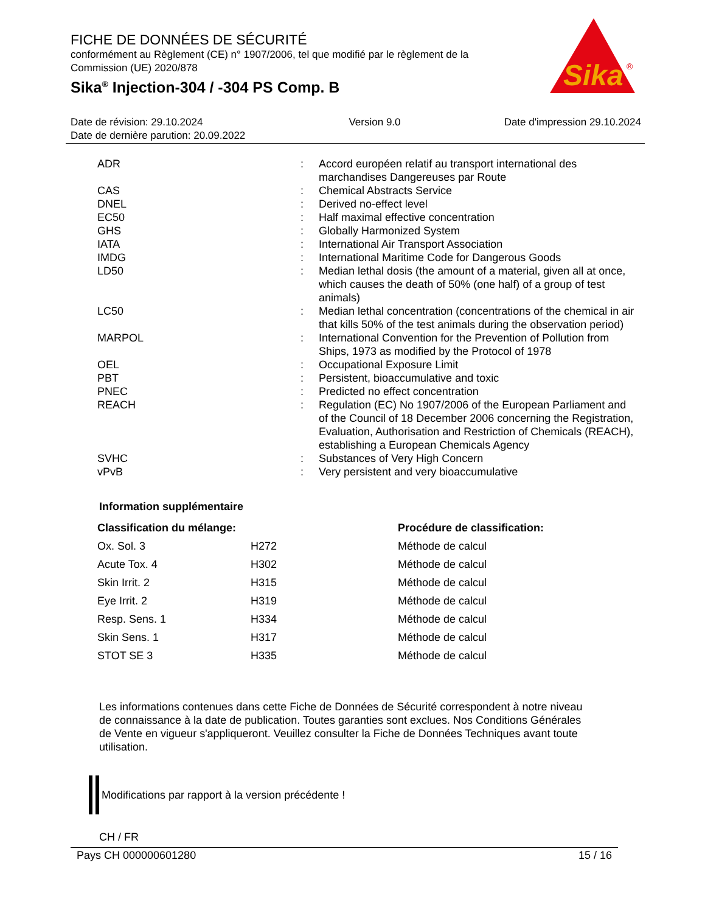Sika
®
FICHE DE DONNÉES DE SÉCURITÉ
conformément au Règlement (CE) n° 1907/2006, tel que modifié par le règlement de la Commission (UE) 2020/878
Sika<sup>®</sup> Injection-304 / -304 PS Comp. B
Date de révision: 29.10.2024
Date de dernière parution: 20.09.2022
Version 9.0 Date d'impression 29.10.2024
| ADR | : | Accord européen relatif au transport international des marchandises Dangereuses par Route |
| CAS | : | Chemical Abstracts Service |
| DNEL | : | Derived no-effect level |
| EC50 | : | Half maximal effective concentration |
| GHS | : | Globally Harmonized System |
| IATA | : | International Air Transport Association |
| IMDG | : | International Maritime Code for Dangerous Goods |
| LD50 | : | Median lethal dosis (the amount of a material, given all at once, which causes the death of 50% (one half) of a group of test animals) |
| LC50 | : | Median lethal concentration (concentrations of the chemical in air that kills 50% of the test animals during the observation period) |
| MARPOL | : | International Convention for the Prevention of Pollution from Ships, 1973 as modified by the Protocol of 1978 |
| OEL | : | Occupational Exposure Limit |
| PBT | : | Persistent, bioaccumulative and toxic |
| PNEC | : | Predicted no effect concentration |
| REACH | : | Regulation (EC) No 1907/2006 of the European Parliament and of the Council of 18 December 2006 concerning the Registration, Evaluation, Authorisation and Restriction of Chemicals (REACH), establishing a European Chemicals Agency |
| SVHC | : | Substances of Very High Concern |
| vPvB | : | Very persistent and very bioaccumulative |
Information supplémentaire
| Classification du mélange: | | Procédure de classification: |
| --- | --- | --- |
| Ox. Sol. 3 | H272 | Méthode de calcul |
| Acute Tox. 4 | H302 | Méthode de calcul |
| Skin Irrit. 2 | H315 | Méthode de calcul |
| Eye Irrit. 2 | H319 | Méthode de calcul |
| Resp. Sens. 1 | H334 | Méthode de calcul |
| Skin Sens. 1 | H317 | Méthode de calcul |
| STOT SE 3 | H335 | Méthode de calcul |
Les informations contenues dans cette Fiche de Données de Sécurité correspondent à notre niveau de connaissance à la date de publication. Toutes garanties sont exclues. Nos Conditions Générales de Vente en vigueur s'appliqueront. Veuillez consulter la Fiche de Données Techniques avant toute utilisation.
Modifications par rapport à la version précédente !
CH / FR
Pays CH 000000601280 15 / 16